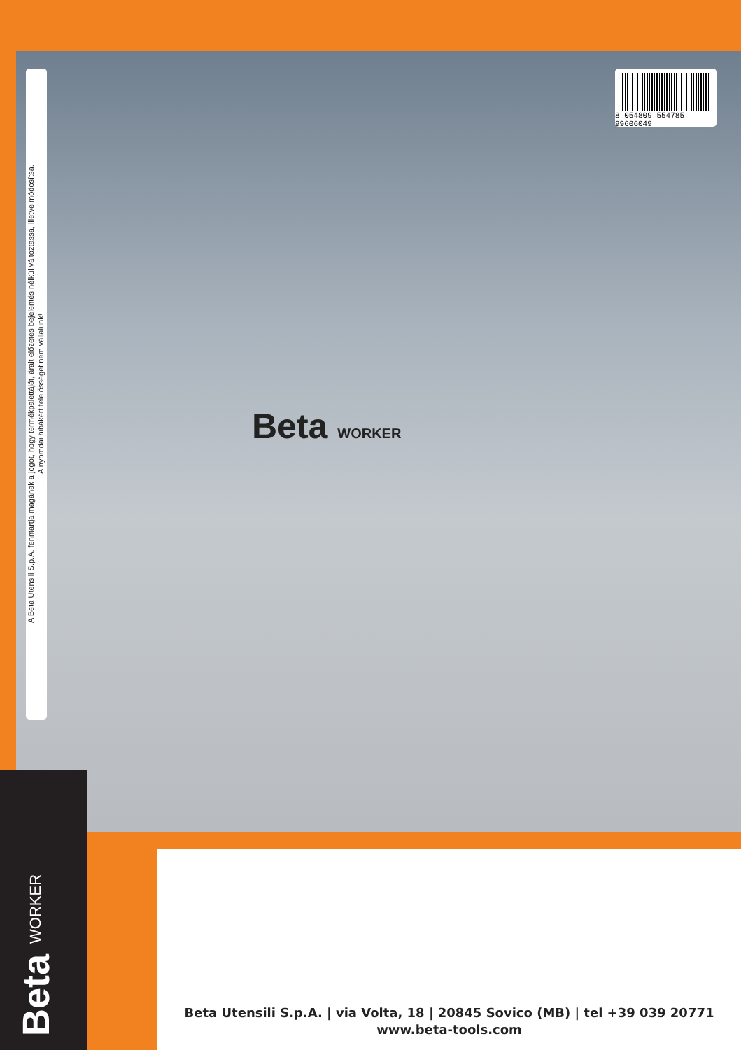A Beta Utensili S.p.A. fenntartja magának a jogot, hogy termékpalettáját, árait előzetes bejelentés nélkül változtassa, illetve módosítsa.
A nyomdai hibákért felelősséget nem vállalunk!
8 054809 554785 99606049
Beta WORKER
Beta WORKER
Beta Utensili S.p.A. | via Volta, 18 | 20845 Sovico (MB) | tel +39 039 20771
www.beta-tools.com